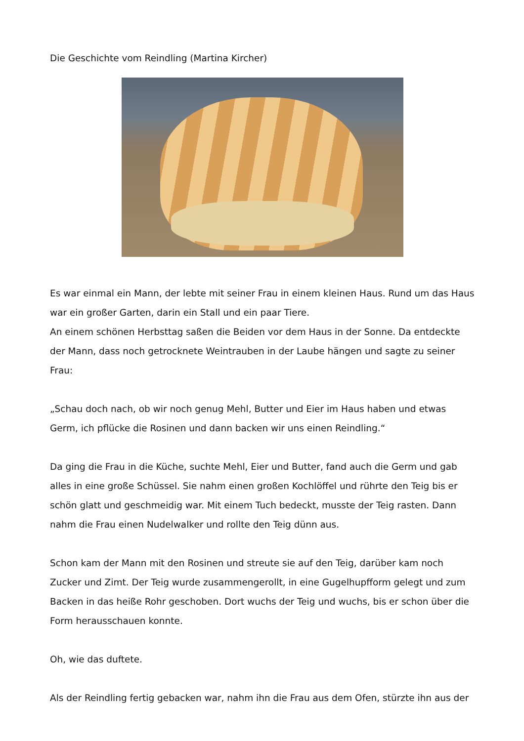Die Geschichte vom Reindling (Martina Kircher)
Es war einmal ein Mann, der lebte mit seiner Frau in einem kleinen Haus. Rund um das Haus war ein großer Garten, darin ein Stall und ein paar Tiere.
An einem schönen Herbsttag saßen die Beiden vor dem Haus in der Sonne. Da entdeckte der Mann, dass noch getrocknete Weintrauben in der Laube hängen und sagte zu seiner Frau:
„Schau doch nach, ob wir noch genug Mehl, Butter und Eier im Haus haben und etwas Germ, ich pflücke die Rosinen und dann backen wir uns einen Reindling.“
Da ging die Frau in die Küche, suchte Mehl, Eier und Butter, fand auch die Germ und gab alles in eine große Schüssel. Sie nahm einen großen Kochlöffel und rührte den Teig bis er schön glatt und geschmeidig war. Mit einem Tuch bedeckt, musste der Teig rasten. Dann nahm die Frau einen Nudelwalker und rollte den Teig dünn aus.
Schon kam der Mann mit den Rosinen und streute sie auf den Teig, darüber kam noch Zucker und Zimt. Der Teig wurde zusammengerollt, in eine Gugelhupfform gelegt und zum Backen in das heiße Rohr geschoben. Dort wuchs der Teig und wuchs, bis er schon über die Form herausschauen konnte.
Oh, wie das duftete.
Als der Reindling fertig gebacken war, nahm ihn die Frau aus dem Ofen, stürzte ihn aus der